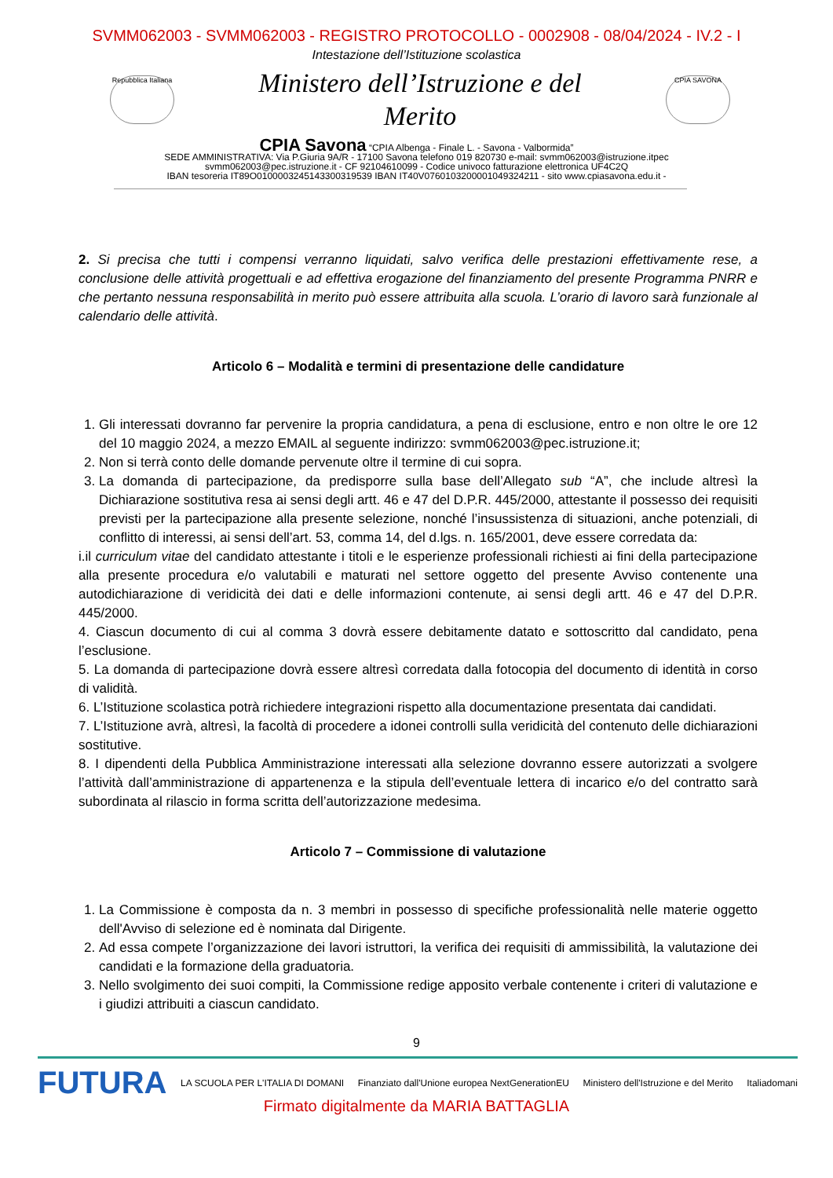SVMM062003 - SVMM062003 - REGISTRO PROTOCOLLO - 0002908 - 08/04/2024 - IV.2 - I
Intestazione dell’Istituzione scolastica
Repubblica Italiana
Ministero dell’Istruzione e del
Merito
CPIA SAVONA
CPIA Savona “CPIA Albenga - Finale L. - Savona - Valbormida”
SEDE AMMINISTRATIVA: Via P.Giuria 9A/R - 17100 Savona telefono 019 820730 e-mail: svmm062003@istruzione.itpec svmm062003@pec.istruzione.it - CF 92104610099 - Codice univoco fatturazione elettronica UF4C2Q
IBAN tesoreria IT89O0100003245143300319539 IBAN IT40V0760103200001049324211 - sito www.cpiasavona.edu.it -
2. Si precisa che tutti i compensi verranno liquidati, salvo verifica delle prestazioni effettivamente rese, a conclusione delle attività progettuali e ad effettiva erogazione del finanziamento del presente Programma PNRR e che pertanto nessuna responsabilità in merito può essere attribuita alla scuola. L’orario di lavoro sarà funzionale al calendario delle attività.
Articolo 6 – Modalità e termini di presentazione delle candidature
1. Gli interessati dovranno far pervenire la propria candidatura, a pena di esclusione, entro e non oltre le ore 12 del 10 maggio 2024, a mezzo EMAIL al seguente indirizzo: svmm062003@pec.istruzione.it;
2. Non si terrà conto delle domande pervenute oltre il termine di cui sopra.
3. La domanda di partecipazione, da predisporre sulla base dell’Allegato sub “A”, che include altresì la Dichiarazione sostitutiva resa ai sensi degli artt. 46 e 47 del D.P.R. 445/2000, attestante il possesso dei requisiti previsti per la partecipazione alla presente selezione, nonché l’insussistenza di situazioni, anche potenziali, di conflitto di interessi, ai sensi dell’art. 53, comma 14, del d.lgs. n. 165/2001, deve essere corredata da:
i.il curriculum vitae del candidato attestante i titoli e le esperienze professionali richiesti ai fini della partecipazione alla presente procedura e/o valutabili e maturati nel settore oggetto del presente Avviso contenente una autodichiarazione di veridicità dei dati e delle informazioni contenute, ai sensi degli artt. 46 e 47 del D.P.R. 445/2000.
4. Ciascun documento di cui al comma 3 dovrà essere debitamente datato e sottoscritto dal candidato, pena l’esclusione.
5. La domanda di partecipazione dovrà essere altresì corredata dalla fotocopia del documento di identità in corso di validità.
6. L’Istituzione scolastica potrà richiedere integrazioni rispetto alla documentazione presentata dai candidati.
7. L’Istituzione avrà, altresì, la facoltà di procedere a idonei controlli sulla veridicità del contenuto delle dichiarazioni sostitutive.
8. I dipendenti della Pubblica Amministrazione interessati alla selezione dovranno essere autorizzati a svolgere l’attività dall’amministrazione di appartenenza e la stipula dell’eventuale lettera di incarico e/o del contratto sarà subordinata al rilascio in forma scritta dell’autorizzazione medesima.
Articolo 7 – Commissione di valutazione
1. La Commissione è composta da n. 3 membri in possesso di specifiche professionalità nelle materie oggetto dell'Avviso di selezione ed è nominata dal Dirigente.
2. Ad essa compete l’organizzazione dei lavori istruttori, la verifica dei requisiti di ammissibilità, la valutazione dei candidati e la formazione della graduatoria.
3. Nello svolgimento dei suoi compiti, la Commissione redige apposito verbale contenente i criteri di valutazione e i giudizi attribuiti a ciascun candidato.
9
FUTURA LA SCUOLA PER L'ITALIA DI DOMANI Finanziato dall'Unione europea NextGenerationEU Ministero dell'Istruzione e del Merito Italiadomani
Firmato digitalmente da MARIA BATTAGLIA